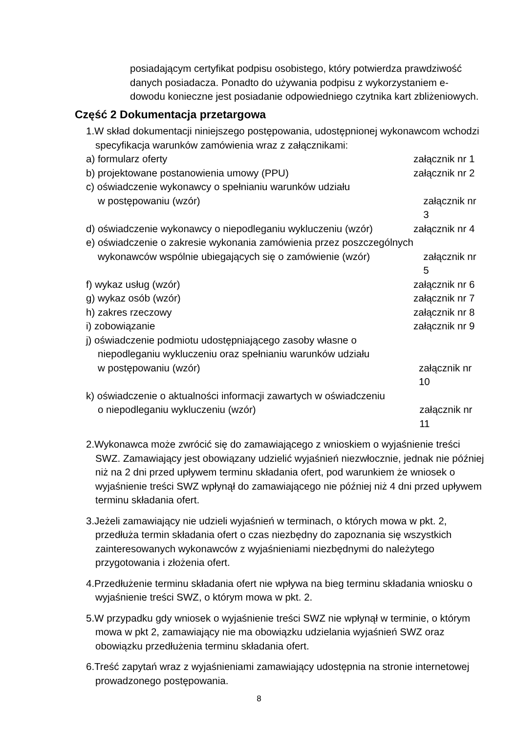posiadającym certyfikat podpisu osobistego, który potwierdza prawdziwość danych posiadacza. Ponadto do używania podpisu z wykorzystaniem e-dowodu konieczne jest posiadanie odpowiedniego czytnika kart zbliżeniowych.
Część 2 Dokumentacja przetargowa
1.W skład dokumentacji niniejszego postępowania, udostępnionej wykonawcom wchodzi specyfikacja warunków zamówienia wraz z załącznikami:
a) formularz oferty załącznik nr 1
b) projektowane postanowienia umowy (PPU) załącznik nr 2
c) oświadczenie wykonawcy o spełnianiu warunków udziału
w postępowaniu (wzór)
załącznik nr 3
d) oświadczenie wykonawcy o niepodleganiu wykluczeniu (wzór)
załącznik nr 4
e) oświadczenie o zakresie wykonania zamówienia przez poszczególnych
wykonawców wspólnie ubiegających się o zamówienie (wzór)
załącznik nr 5
f) wykaz usług (wzór) załącznik nr 6
g) wykaz osób (wzór) załącznik nr 7
h) zakres rzeczowy załącznik nr 8
i) zobowiązanie załącznik nr 9
j) oświadczenie podmiotu udostępniającego zasoby własne o
niepodleganiu wykluczeniu oraz spełnianiu warunków udziału
w postępowaniu (wzór)
załącznik nr 10
k) oświadczenie o aktualności informacji zawartych w oświadczeniu
o niepodleganiu wykluczeniu (wzór)
załącznik nr 11
2.Wykonawca może zwrócić się do zamawiającego z wnioskiem o wyjaśnienie treści SWZ. Zamawiający jest obowiązany udzielić wyjaśnień niezwłocznie, jednak nie później niż na 2 dni przed upływem terminu składania ofert, pod warunkiem że wniosek o wyjaśnienie treści SWZ wpłynął do zamawiającego nie później niż 4 dni przed upływem terminu składania ofert.
3.Jeżeli zamawiający nie udzieli wyjaśnień w terminach, o których mowa w pkt. 2, przedłuża termin składania ofert o czas niezbędny do zapoznania się wszystkich zainteresowanych wykonawców z wyjaśnieniami niezbędnymi do należytego przygotowania i złożenia ofert.
4.Przedłużenie terminu składania ofert nie wpływa na bieg terminu składania wniosku o wyjaśnienie treści SWZ, o którym mowa w pkt. 2.
5.W przypadku gdy wniosek o wyjaśnienie treści SWZ nie wpłynął w terminie, o którym mowa w pkt 2, zamawiający nie ma obowiązku udzielania wyjaśnień SWZ oraz obowiązku przedłużenia terminu składania ofert.
6.Treść zapytań wraz z wyjaśnieniami zamawiający udostępnia na stronie internetowej prowadzonego postępowania.
8